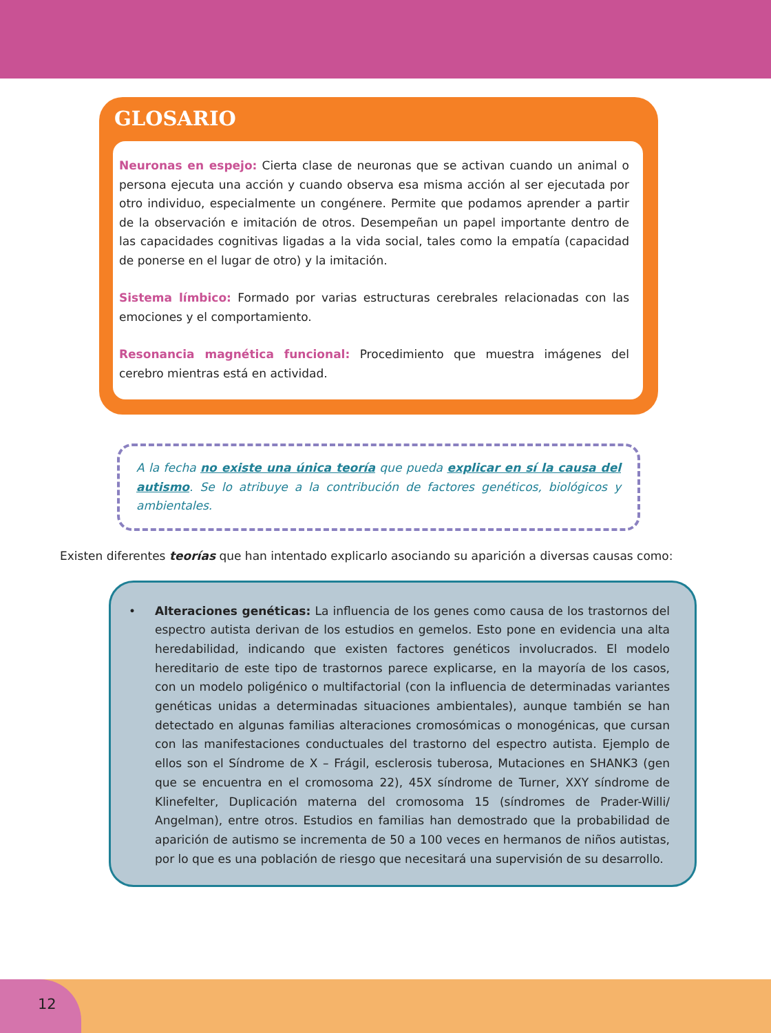GLOSARIO
Neuronas en espejo: Cierta clase de neuronas que se activan cuando un animal o persona ejecuta una acción y cuando observa esa misma acción al ser ejecutada por otro individuo, especialmente un congénere. Permite que podamos aprender a partir de la observación e imitación de otros. Desempeñan un papel importante dentro de las capacidades cognitivas ligadas a la vida social, tales como la empatía (capacidad de ponerse en el lugar de otro) y la imitación.
Sistema límbico: Formado por varias estructuras cerebrales relacionadas con las emociones y el comportamiento.
Resonancia magnética funcional: Procedimiento que muestra imágenes del cerebro mientras está en actividad.
A la fecha no existe una única teoría que pueda explicar en sí la causa del autismo. Se lo atribuye a la contribución de factores genéticos, biológicos y ambientales.
Existen diferentes teorías que han intentado explicarlo asociando su aparición a diversas causas como:
• Alteraciones genéticas: La influencia de los genes como causa de los trastornos del espectro autista derivan de los estudios en gemelos. Esto pone en evidencia una alta heredabilidad, indicando que existen factores genéticos involucrados. El modelo hereditario de este tipo de trastornos parece explicarse, en la mayoría de los casos, con un modelo poligénico o multifactorial (con la influencia de determinadas variantes genéticas unidas a determinadas situaciones ambientales), aunque también se han detectado en algunas familias alteraciones cromosómicas o monogénicas, que cursan con las manifestaciones conductuales del trastorno del espectro autista. Ejemplo de ellos son el Síndrome de X – Frágil, esclerosis tuberosa, Mutaciones en SHANK3 (gen que se encuentra en el cromosoma 22), 45X síndrome de Turner, XXY síndrome de Klinefelter, Duplicación materna del cromosoma 15 (síndromes de Prader-Willi/ Angelman), entre otros. Estudios en familias han demostrado que la probabilidad de aparición de autismo se incrementa de 50 a 100 veces en hermanos de niños autistas, por lo que es una población de riesgo que necesitará una supervisión de su desarrollo.
12